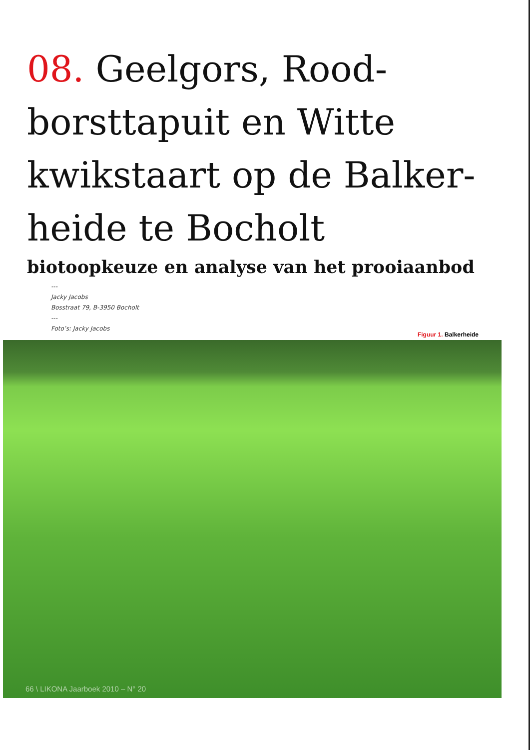08. Geelgors, Rood­borsttapuit en Witte kwikstaart op de Balker­heide te Bocholt
biotoopkeuze en analyse van het prooiaanbod
---
Jacky Jacobs
Bosstraat 79, B-3950 Bocholt
---
Foto’s: Jacky Jacobs
Figuur 1. Balkerheide
66 \ LIKONA Jaarboek 2010 – N° 20